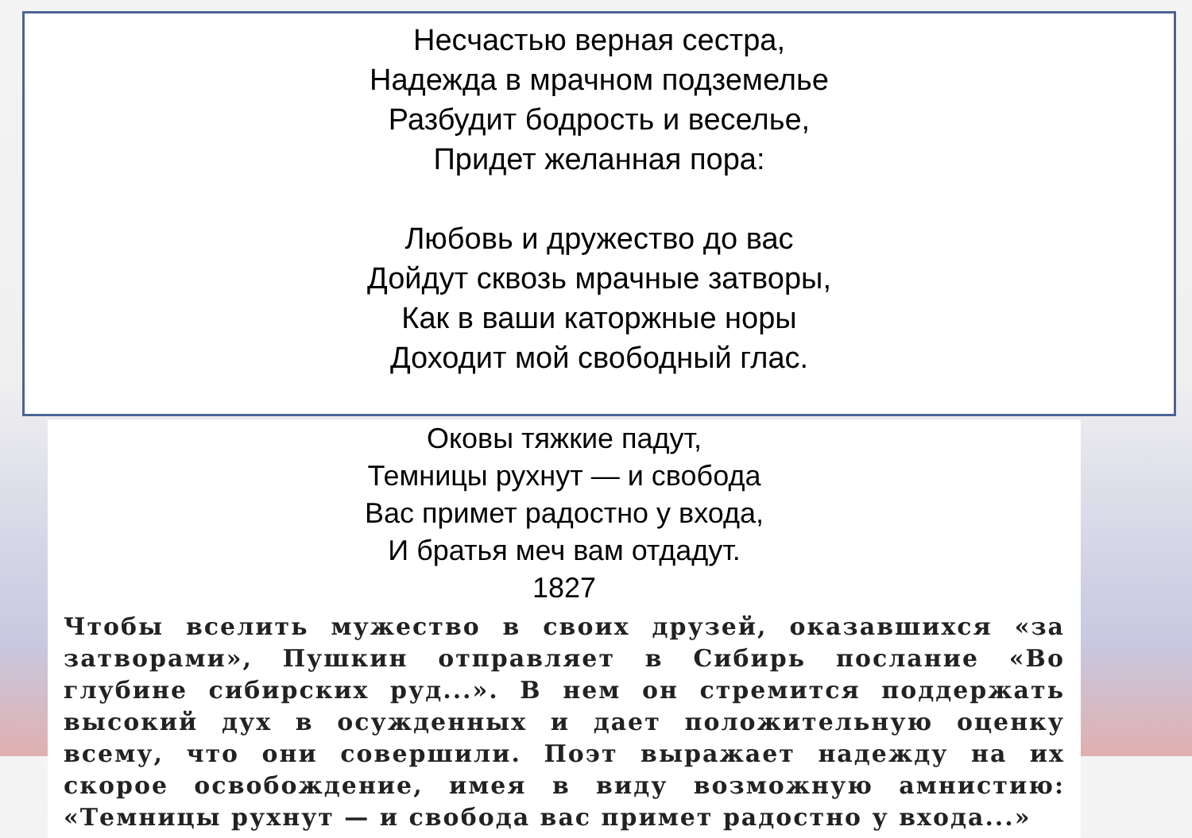Несчастью верная сестра,
Надежда в мрачном подземелье
Разбудит бодрость и веселье,
Придет желанная пора:
Любовь и дружество до вас
Дойдут сквозь мрачные затворы,
Как в ваши каторжные норы
Доходит мой свободный глас.
Оковы тяжкие падут,
Темницы рухнут — и свобода
Вас примет радостно у входа,
И братья меч вам отдадут.
1827
Чтобы вселить мужество в своих друзей, оказавшихся «за затворами», Пушкин отправляет в Сибирь послание «Во глубине сибирских руд...». В нем он стремится поддержать высокий дух в осужденных и дает положительную оценку всему, что они совершили. Поэт выражает надежду на их скорое освобождение, имея в виду возможную амнистию: «Темницы рухнут — и свобода вас примет радостно у входа...»